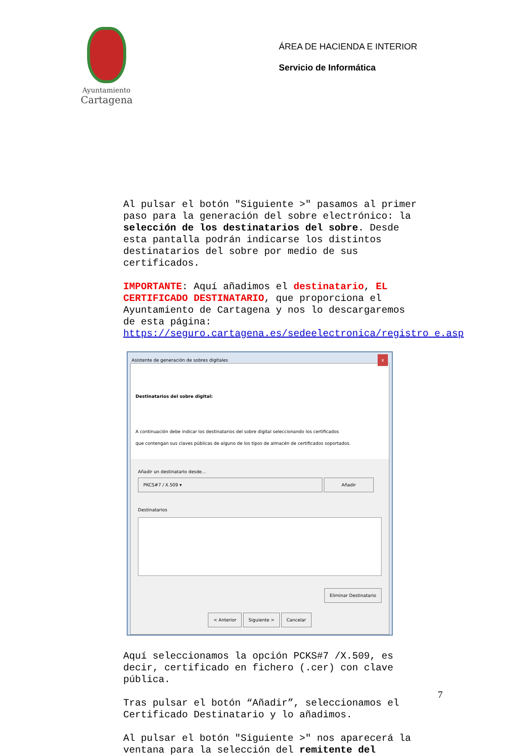Ayuntamiento
Cartagena
ÁREA DE HACIENDA E INTERIOR
Servicio de Informática
Al pulsar el botón "Siguiente >" pasamos al primer paso para la generación del sobre electrónico: la selección de los destinatarios del sobre. Desde esta pantalla podrán indicarse los distintos destinatarios del sobre por medio de sus certificados.
IMPORTANTE: Aquí añadimos el destinatario, EL CERTIFICADO DESTINATARIO, que proporciona el Ayuntamiento de Cartagena y nos lo descargaremos de esta página: https://seguro.cartagena.es/sedeelectronica/registro_e.asp
Asistente de generación de sobres digitales x
Destinatarios del sobre digital:
A continuación debe indicar los destinatarios del sobre digital seleccionando los certificados
que contengan sus claves públicas de alguno de los tipos de almacén de certificados soportados.
Añadir un destinatario desde...
PKCS#7 / X.509 ▾ Añadir
Destinatarios
Eliminar Destinatario
< Anterior Siguiente > Cancelar
Aquí seleccionamos la opción PCKS#7 /X.509, es decir, certificado en fichero (.cer) con clave pública.
Tras pulsar el botón “Añadir”, seleccionamos el Certificado Destinatario y lo añadimos.
Al pulsar el botón "Siguiente >" nos aparecerá la ventana para la selección del remitente del
7